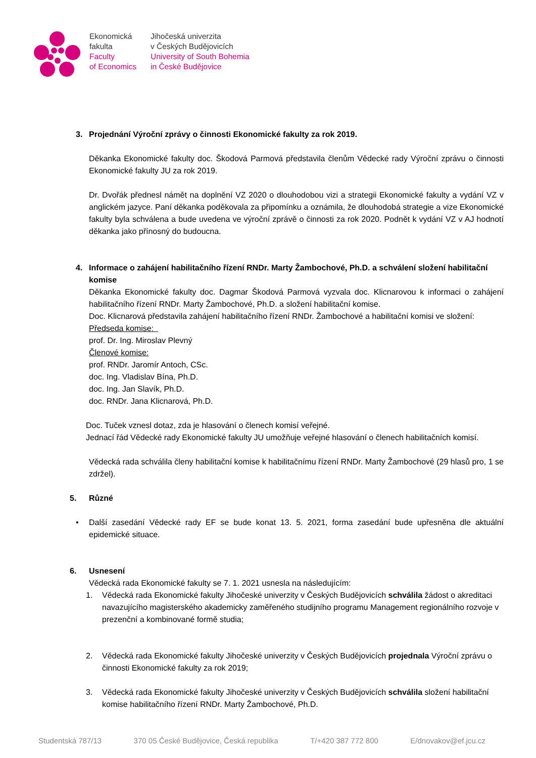Ekonomická
fakulta
Faculty
of Economics
Jihočeská univerzita
v Českých Budějovicích
University of South Bohemia
in České Budějovice
3. Projednání Výroční zprávy o činnosti Ekonomické fakulty za rok 2019.
Děkanka Ekonomické fakulty doc. Škodová Parmová představila členům Vědecké rady Výroční zprávu o činnosti Ekonomické fakulty JU za rok 2019.
Dr. Dvořák přednesl námět na doplnění VZ 2020 o dlouhodobou vizi a strategii Ekonomické fakulty a vydání VZ v anglickém jazyce. Paní děkanka poděkovala za připomínku a oznámila, že dlouhodobá strategie a vize Ekonomické fakulty byla schválena a bude uvedena ve výroční zprávě o činnosti za rok 2020. Podnět k vydání VZ v AJ hodnotí děkanka jako přínosný do budoucna.
4. Informace o zahájení habilitačního řízení RNDr. Marty Žambochové, Ph.D. a schválení složení habilitační komise
Děkanka Ekonomické fakulty doc. Dagmar Škodová Parmová vyzvala doc. Klicnarovou k informaci o zahájení habilitačního řízení RNDr. Marty Žambochové, Ph.D. a složení habilitační komise.
Doc. Klicnarová představila zahájení habilitačního řízení RNDr. Žambochové a habilitační komisi ve složení:
Předseda komise:
prof. Dr. Ing. Miroslav Plevný
Členové komise:
prof. RNDr. Jaromír Antoch, CSc.
doc. Ing. Vladislav Bína, Ph.D.
doc. Ing. Jan Slavík, Ph.D.
doc. RNDr. Jana Klicnarová, Ph.D.
Doc. Tuček vznesl dotaz, zda je hlasování o členech komisí veřejné.
Jednací řád Vědecké rady Ekonomické fakulty JU umožňuje veřejné hlasování o členech habilitačních komisí.
Vědecká rada schválila členy habilitační komise k habilitačnímu řízení RNDr. Marty Žambochové (29 hlasů pro, 1 se zdržel).
5. Různé
• Další zasedání Vědecké rady EF se bude konat 13. 5. 2021, forma zasedání bude upřesněna dle aktuální epidemické situace.
6. Usnesení
Vědecká rada Ekonomické fakulty se 7. 1. 2021 usnesla na následujícím:
1. Vědecká rada Ekonomické fakulty Jihočeské univerzity v Českých Budějovicích schválila žádost o akreditaci navazujícího magisterského akademicky zaměřeného studijního programu Management regionálního rozvoje v prezenční a kombinované formě studia;
2. Vědecká rada Ekonomické fakulty Jihočeské univerzity v Českých Budějovicích projednala Výroční zprávu o činnosti Ekonomické fakulty za rok 2019;
3. Vědecká rada Ekonomické fakulty Jihočeské univerzity v Českých Budějovicích schválila složení habilitační komise habilitačního řízení RNDr. Marty Žambochové, Ph.D.
Studentská 787/13 370 05 České Budějovice, Česká republika T/+420 387 772 800 E/dnovakov@ef.jcu.cz